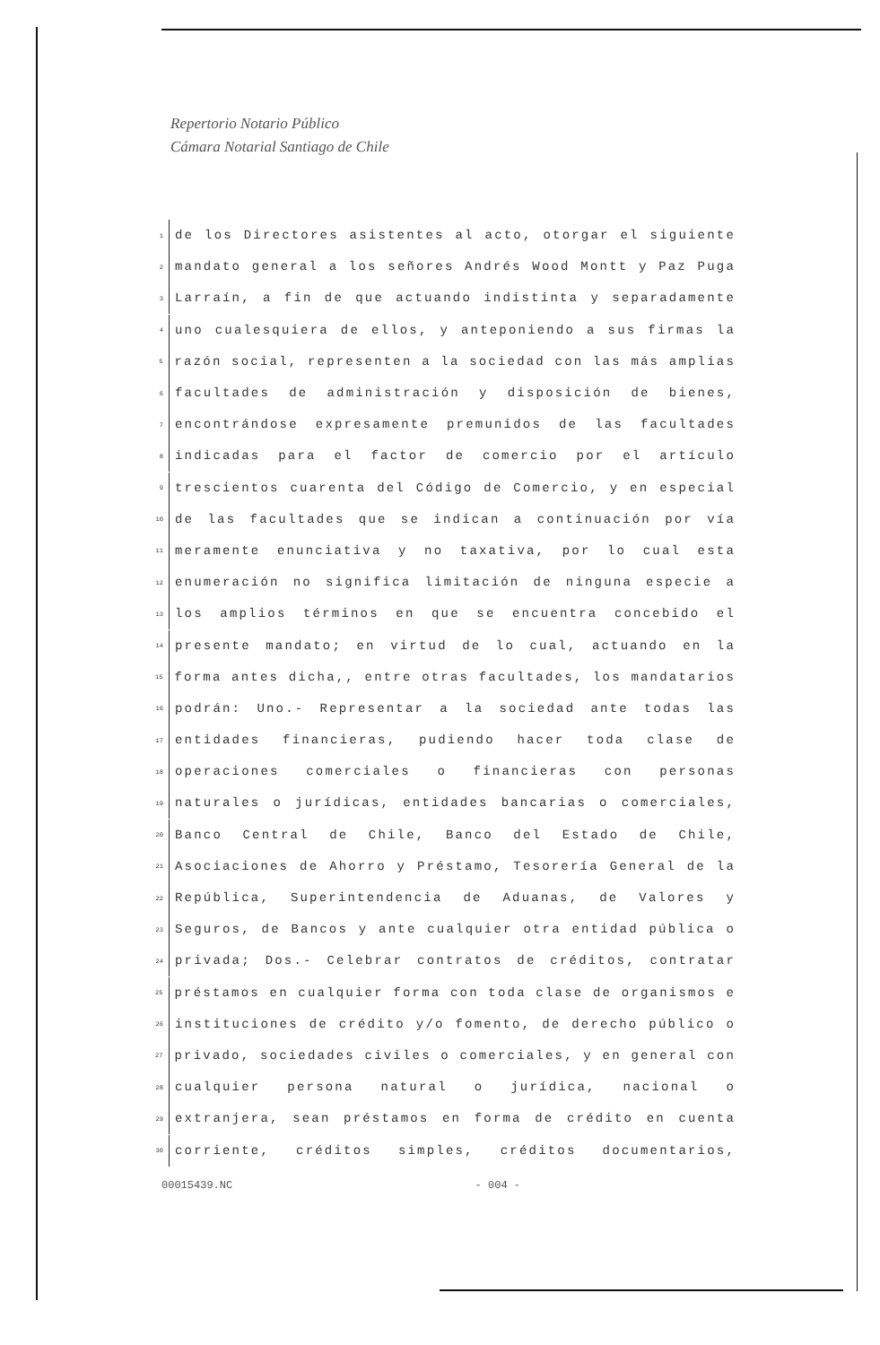Repertorio Notario Público
Cámara Notarial Santiago de Chile
1 de los Directores asistentes al acto, otorgar el siguiente
2 mandato general a los señores Andrés Wood Montt y Paz Puga
3 Larraín, a fin de que actuando indistinta y separadamente
4 uno cualesquiera de ellos, y anteponiendo a sus firmas la
5 razón social, representen a la sociedad con las más amplias
6 facultades de administración y disposición de bienes,
7 encontrándose expresamente premunidos de las facultades
8 indicadas para el factor de comercio por el artículo
9 trescientos cuarenta del Código de Comercio, y en especial
10 de las facultades que se indican a continuación por vía
11 meramente enunciativa y no taxativa, por lo cual esta
12 enumeración no significa limitación de ninguna especie a
13 los amplios términos en que se encuentra concebido el
14 presente mandato; en virtud de lo cual, actuando en la
15 forma antes dicha,, entre otras facultades, los mandatarios
16 podrán: Uno.- Representar a la sociedad ante todas las
17 entidades financieras, pudiendo hacer toda clase de
18 operaciones comerciales o financieras con personas
19 naturales o jurídicas, entidades bancarias o comerciales,
20 Banco Central de Chile, Banco del Estado de Chile,
21 Asociaciones de Ahorro y Préstamo, Tesorería General de la
22 República, Superintendencia de Aduanas, de Valores y
23 Seguros, de Bancos y ante cualquier otra entidad pública o
24 privada; Dos.- Celebrar contratos de créditos, contratar
25 préstamos en cualquier forma con toda clase de organismos e
26 instituciones de crédito y/o fomento, de derecho público o
27 privado, sociedades civiles o comerciales, y en general con
28 cualquier persona natural o jurídica, nacional o
29 extranjera, sean préstamos en forma de crédito en cuenta
30 corriente, créditos simples, créditos documentarios,
00015439.NC - 004 -